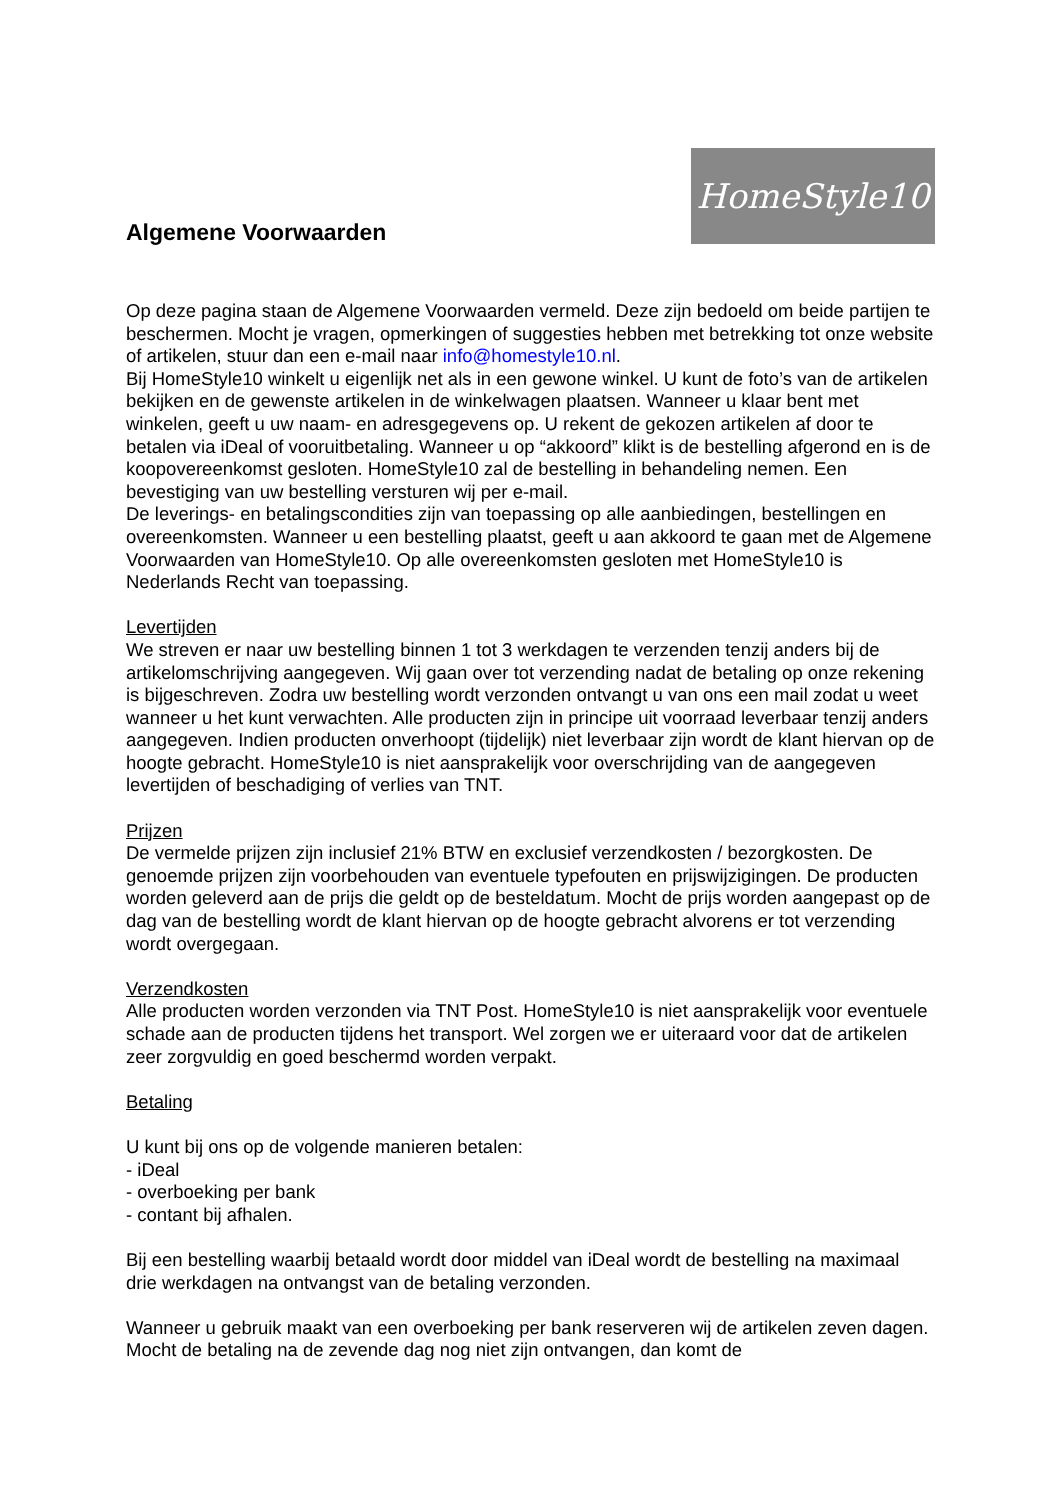Algemene Voorwaarden
HomeStyle10
Op deze pagina staan de Algemene Voorwaarden vermeld. Deze zijn bedoeld om beide partijen te beschermen. Mocht je vragen, opmerkingen of suggesties hebben met betrekking tot onze website of artikelen, stuur dan een e-mail naar info@homestyle10.nl.
Bij HomeStyle10 winkelt u eigenlijk net als in een gewone winkel. U kunt de foto’s van de artikelen bekijken en de gewenste artikelen in de winkelwagen plaatsen. Wanneer u klaar bent met winkelen, geeft u uw naam- en adresgegevens op. U rekent de gekozen artikelen af door te betalen via iDeal of vooruitbetaling. Wanneer u op “akkoord” klikt is de bestelling afgerond en is de koopovereenkomst gesloten. HomeStyle10 zal de bestelling in behandeling nemen. Een bevestiging van uw bestelling versturen wij per e-mail.
De leverings- en betalingscondities zijn van toepassing op alle aanbiedingen, bestellingen en overeenkomsten. Wanneer u een bestelling plaatst, geeft u aan akkoord te gaan met de Algemene Voorwaarden van HomeStyle10. Op alle overeenkomsten gesloten met HomeStyle10 is Nederlands Recht van toepassing.
Levertijden
We streven er naar uw bestelling binnen 1 tot 3 werkdagen te verzenden tenzij anders bij de artikelomschrijving aangegeven. Wij gaan over tot verzending nadat de betaling op onze rekening is bijgeschreven. Zodra uw bestelling wordt verzonden ontvangt u van ons een mail zodat u weet wanneer u het kunt verwachten. Alle producten zijn in principe uit voorraad leverbaar tenzij anders aangegeven. Indien producten onverhoopt (tijdelijk) niet leverbaar zijn wordt de klant hiervan op de hoogte gebracht. HomeStyle10 is niet aansprakelijk voor overschrijding van de aangegeven levertijden of beschadiging of verlies van TNT.
Prijzen
De vermelde prijzen zijn inclusief 21% BTW en exclusief verzendkosten / bezorgkosten. De genoemde prijzen zijn voorbehouden van eventuele typefouten en prijswijzigingen. De producten worden geleverd aan de prijs die geldt op de besteldatum. Mocht de prijs worden aangepast op de dag van de bestelling wordt de klant hiervan op de hoogte gebracht alvorens er tot verzending wordt overgegaan.
Verzendkosten
Alle producten worden verzonden via TNT Post. HomeStyle10 is niet aansprakelijk voor eventuele schade aan de producten tijdens het transport. Wel zorgen we er uiteraard voor dat de artikelen zeer zorgvuldig en goed beschermd worden verpakt.
Betaling
U kunt bij ons op de volgende manieren betalen:
- iDeal
- overboeking per bank
- contant bij afhalen.
Bij een bestelling waarbij betaald wordt door middel van iDeal wordt de bestelling na maximaal drie werkdagen na ontvangst van de betaling verzonden.
Wanneer u gebruik maakt van een overboeking per bank reserveren wij de artikelen zeven dagen. Mocht de betaling na de zevende dag nog niet zijn ontvangen, dan komt de